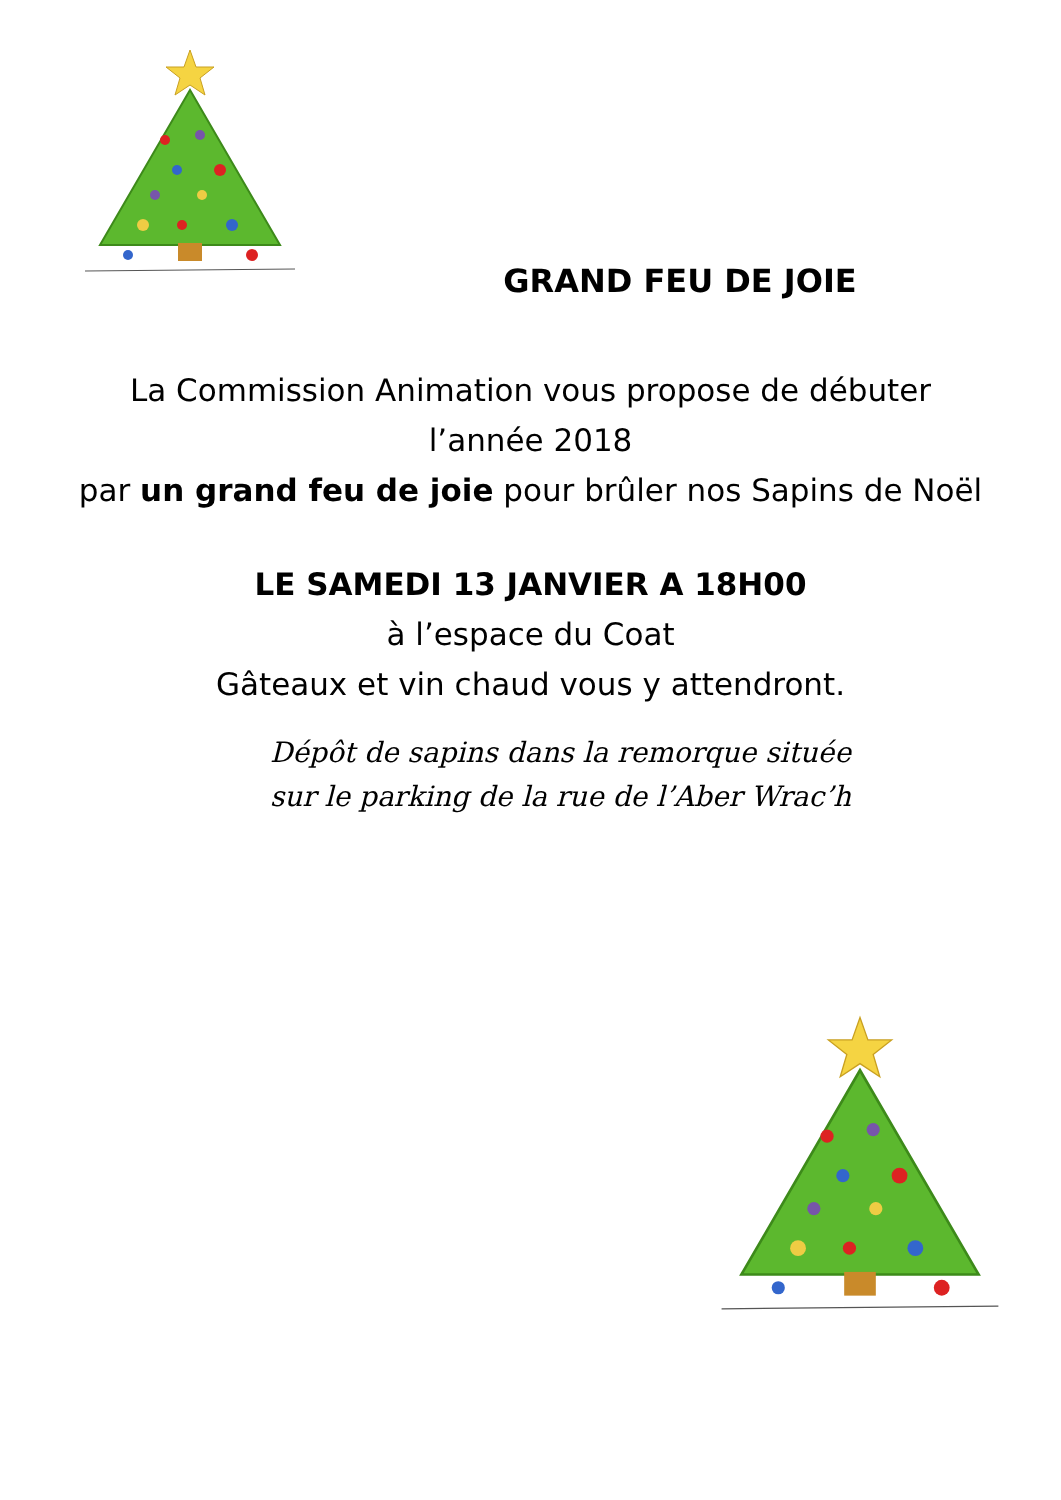GRAND FEU DE JOIE
La Commission Animation vous propose de débuter
l’année 2018
par un grand feu de joie pour brûler nos Sapins de Noël
LE SAMEDI 13 JANVIER A 18H00
à l’espace du Coat
Gâteaux et vin chaud vous y attendront.
Dépôt de sapins dans la remorque située
sur le parking de la rue de l’Aber Wrac’h